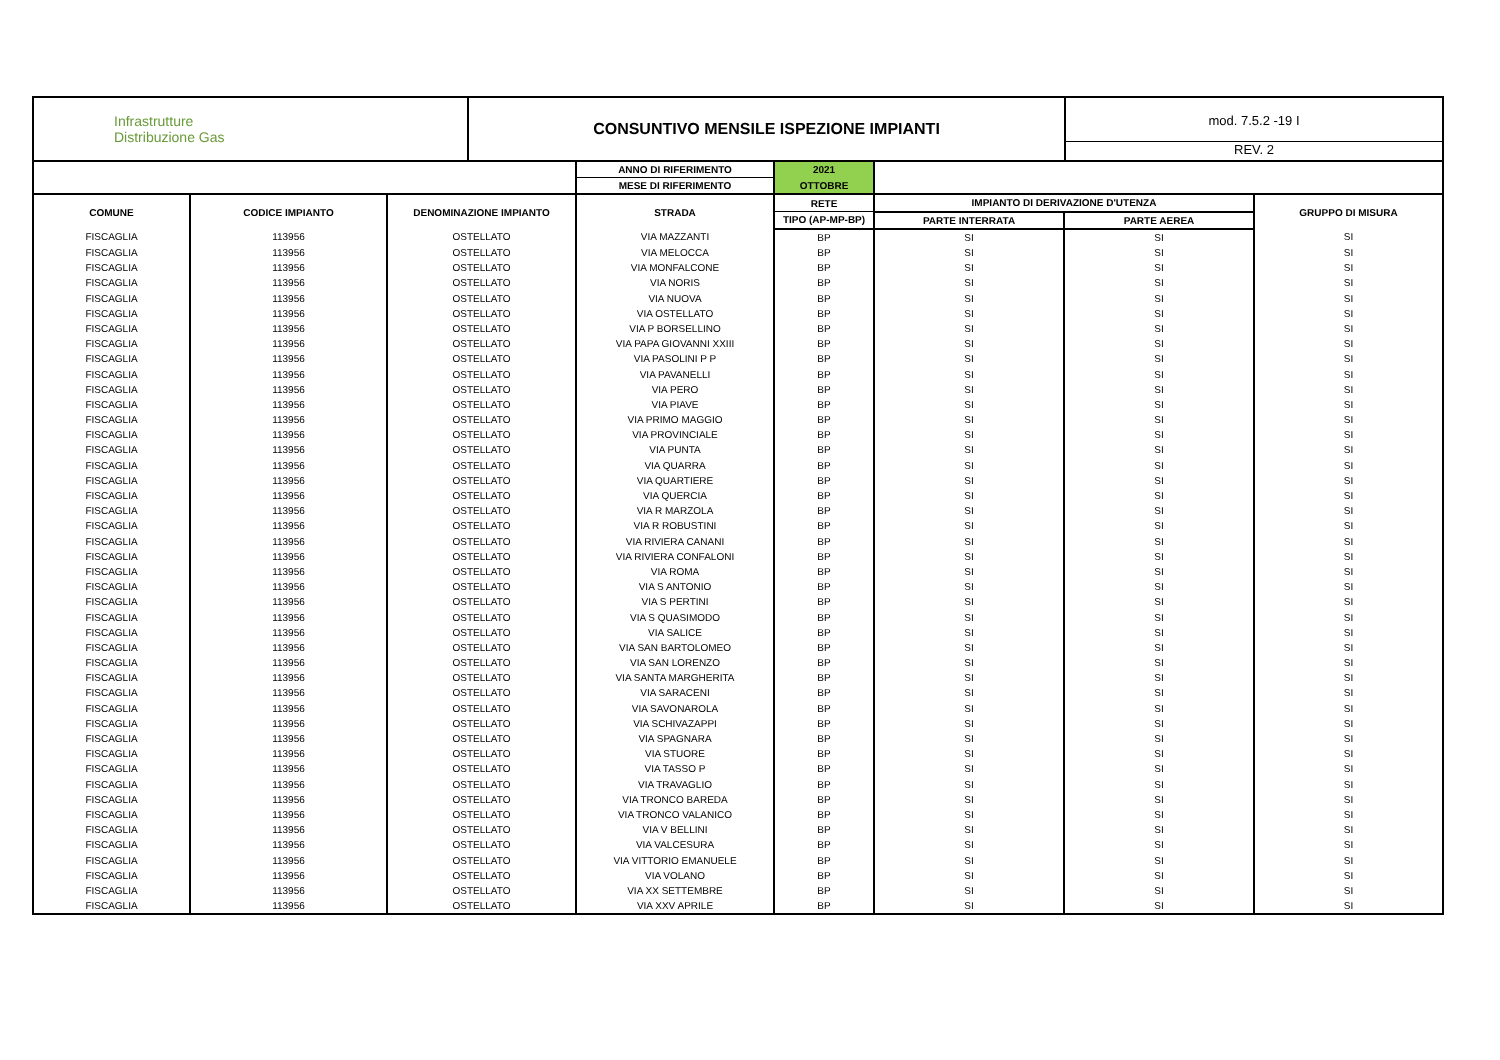| Infrastrutture Distribuzione Gas | CONSUNTIVO MENSILE ISPEZIONE IMPIANTI | mod. 7.5.2 -19 I REV. 2 |
| | | | ANNO DI RIFERIMENTO | 2021 | | | |
| | | | MESE DI RIFERIMENTO | OTTOBRE | | | |
| COMUNE | CODICE IMPIANTO | DENOMINAZIONE IMPIANTO | STRADA | RETE | IMPIANTO DI DERIVAZIONE D'UTENZA | | GRUPPO DI MISURA |
| | | | | TIPO (AP-MP-BP) | PARTE INTERRATA | PARTE AEREA | |
| FISCAGLIA | 113956 | OSTELLATO | VIA MAZZANTI | BP | SI | SI | SI |
| FISCAGLIA | 113956 | OSTELLATO | VIA MELOCCA | BP | SI | SI | SI |
| FISCAGLIA | 113956 | OSTELLATO | VIA MONFALCONE | BP | SI | SI | SI |
| FISCAGLIA | 113956 | OSTELLATO | VIA NORIS | BP | SI | SI | SI |
| FISCAGLIA | 113956 | OSTELLATO | VIA NUOVA | BP | SI | SI | SI |
| FISCAGLIA | 113956 | OSTELLATO | VIA OSTELLATO | BP | SI | SI | SI |
| FISCAGLIA | 113956 | OSTELLATO | VIA P BORSELLINO | BP | SI | SI | SI |
| FISCAGLIA | 113956 | OSTELLATO | VIA PAPA GIOVANNI XXIII | BP | SI | SI | SI |
| FISCAGLIA | 113956 | OSTELLATO | VIA PASOLINI P P | BP | SI | SI | SI |
| FISCAGLIA | 113956 | OSTELLATO | VIA PAVANELLI | BP | SI | SI | SI |
| FISCAGLIA | 113956 | OSTELLATO | VIA PERO | BP | SI | SI | SI |
| FISCAGLIA | 113956 | OSTELLATO | VIA PIAVE | BP | SI | SI | SI |
| FISCAGLIA | 113956 | OSTELLATO | VIA PRIMO MAGGIO | BP | SI | SI | SI |
| FISCAGLIA | 113956 | OSTELLATO | VIA PROVINCIALE | BP | SI | SI | SI |
| FISCAGLIA | 113956 | OSTELLATO | VIA PUNTA | BP | SI | SI | SI |
| FISCAGLIA | 113956 | OSTELLATO | VIA QUARRA | BP | SI | SI | SI |
| FISCAGLIA | 113956 | OSTELLATO | VIA QUARTIERE | BP | SI | SI | SI |
| FISCAGLIA | 113956 | OSTELLATO | VIA QUERCIA | BP | SI | SI | SI |
| FISCAGLIA | 113956 | OSTELLATO | VIA R MARZOLA | BP | SI | SI | SI |
| FISCAGLIA | 113956 | OSTELLATO | VIA R ROBUSTINI | BP | SI | SI | SI |
| FISCAGLIA | 113956 | OSTELLATO | VIA RIVIERA CANANI | BP | SI | SI | SI |
| FISCAGLIA | 113956 | OSTELLATO | VIA RIVIERA CONFALONI | BP | SI | SI | SI |
| FISCAGLIA | 113956 | OSTELLATO | VIA ROMA | BP | SI | SI | SI |
| FISCAGLIA | 113956 | OSTELLATO | VIA S ANTONIO | BP | SI | SI | SI |
| FISCAGLIA | 113956 | OSTELLATO | VIA S PERTINI | BP | SI | SI | SI |
| FISCAGLIA | 113956 | OSTELLATO | VIA S QUASIMODO | BP | SI | SI | SI |
| FISCAGLIA | 113956 | OSTELLATO | VIA SALICE | BP | SI | SI | SI |
| FISCAGLIA | 113956 | OSTELLATO | VIA SAN BARTOLOMEO | BP | SI | SI | SI |
| FISCAGLIA | 113956 | OSTELLATO | VIA SAN LORENZO | BP | SI | SI | SI |
| FISCAGLIA | 113956 | OSTELLATO | VIA SANTA MARGHERITA | BP | SI | SI | SI |
| FISCAGLIA | 113956 | OSTELLATO | VIA SARACENI | BP | SI | SI | SI |
| FISCAGLIA | 113956 | OSTELLATO | VIA SAVONAROLA | BP | SI | SI | SI |
| FISCAGLIA | 113956 | OSTELLATO | VIA SCHIVAZAPPI | BP | SI | SI | SI |
| FISCAGLIA | 113956 | OSTELLATO | VIA SPAGNARA | BP | SI | SI | SI |
| FISCAGLIA | 113956 | OSTELLATO | VIA STUORE | BP | SI | SI | SI |
| FISCAGLIA | 113956 | OSTELLATO | VIA TASSO P | BP | SI | SI | SI |
| FISCAGLIA | 113956 | OSTELLATO | VIA TRAVAGLIO | BP | SI | SI | SI |
| FISCAGLIA | 113956 | OSTELLATO | VIA TRONCO BAREDA | BP | SI | SI | SI |
| FISCAGLIA | 113956 | OSTELLATO | VIA TRONCO VALANICO | BP | SI | SI | SI |
| FISCAGLIA | 113956 | OSTELLATO | VIA V BELLINI | BP | SI | SI | SI |
| FISCAGLIA | 113956 | OSTELLATO | VIA VALCESURA | BP | SI | SI | SI |
| FISCAGLIA | 113956 | OSTELLATO | VIA VITTORIO EMANUELE | BP | SI | SI | SI |
| FISCAGLIA | 113956 | OSTELLATO | VIA VOLANO | BP | SI | SI | SI |
| FISCAGLIA | 113956 | OSTELLATO | VIA XX SETTEMBRE | BP | SI | SI | SI |
| FISCAGLIA | 113956 | OSTELLATO | VIA XXV APRILE | BP | SI | SI | SI |